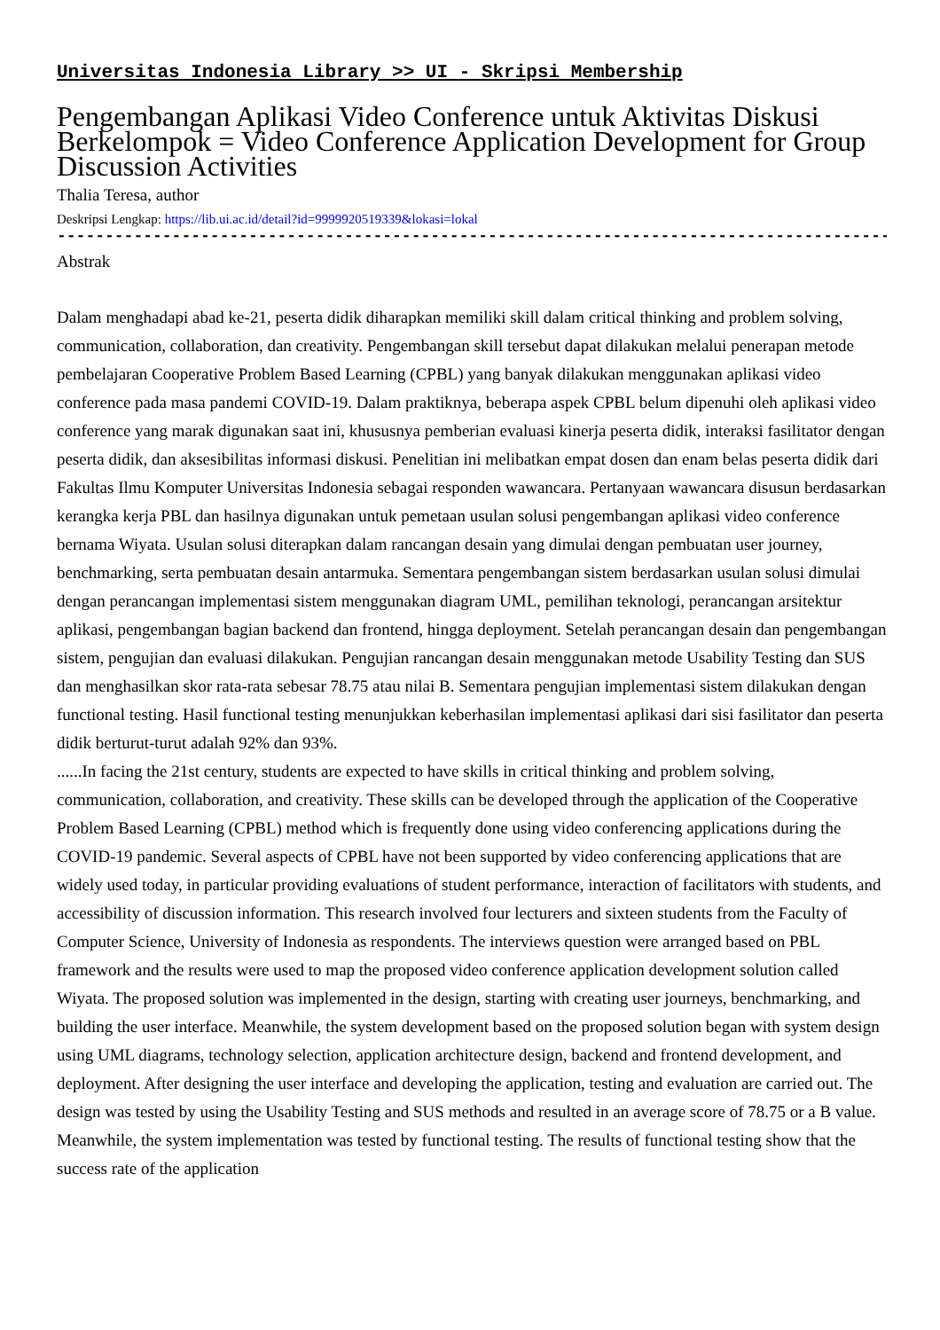Universitas Indonesia Library >> UI - Skripsi Membership
Pengembangan Aplikasi Video Conference untuk Aktivitas Diskusi Berkelompok = Video Conference Application Development for Group Discussion Activities
Thalia Teresa, author
Deskripsi Lengkap: https://lib.ui.ac.id/detail?id=9999920519339&lokasi=lokal
------------------------------------------------------------------------------------------
Abstrak
Dalam menghadapi abad ke-21, peserta didik diharapkan memiliki skill dalam critical thinking and problem solving, communication, collaboration, dan creativity. Pengembangan skill tersebut dapat dilakukan melalui penerapan metode pembelajaran Cooperative Problem Based Learning (CPBL) yang banyak dilakukan menggunakan aplikasi video conference pada masa pandemi COVID-19. Dalam praktiknya, beberapa aspek CPBL belum dipenuhi oleh aplikasi video conference yang marak digunakan saat ini, khususnya pemberian evaluasi kinerja peserta didik, interaksi fasilitator dengan peserta didik, dan aksesibilitas informasi diskusi. Penelitian ini melibatkan empat dosen dan enam belas peserta didik dari Fakultas Ilmu Komputer Universitas Indonesia sebagai responden wawancara. Pertanyaan wawancara disusun berdasarkan kerangka kerja PBL dan hasilnya digunakan untuk pemetaan usulan solusi pengembangan aplikasi video conference bernama Wiyata. Usulan solusi diterapkan dalam rancangan desain yang dimulai dengan pembuatan user journey, benchmarking, serta pembuatan desain antarmuka. Sementara pengembangan sistem berdasarkan usulan solusi dimulai dengan perancangan implementasi sistem menggunakan diagram UML, pemilihan teknologi, perancangan arsitektur aplikasi, pengembangan bagian backend dan frontend, hingga deployment. Setelah perancangan desain dan pengembangan sistem, pengujian dan evaluasi dilakukan. Pengujian rancangan desain menggunakan metode Usability Testing dan SUS dan menghasilkan skor rata-rata sebesar 78.75 atau nilai B. Sementara pengujian implementasi sistem dilakukan dengan functional testing. Hasil functional testing menunjukkan keberhasilan implementasi aplikasi dari sisi fasilitator dan peserta didik berturut-turut adalah 92% dan 93%.
......In facing the 21st century, students are expected to have skills in critical thinking and problem solving, communication, collaboration, and creativity. These skills can be developed through the application of the Cooperative Problem Based Learning (CPBL) method which is frequently done using video conferencing applications during the COVID-19 pandemic. Several aspects of CPBL have not been supported by video conferencing applications that are widely used today, in particular providing evaluations of student performance, interaction of facilitators with students, and accessibility of discussion information. This research involved four lecturers and sixteen students from the Faculty of Computer Science, University of Indonesia as respondents. The interviews question were arranged based on PBL framework and the results were used to map the proposed video conference application development solution called Wiyata. The proposed solution was implemented in the design, starting with creating user journeys, benchmarking, and building the user interface. Meanwhile, the system development based on the proposed solution began with system design using UML diagrams, technology selection, application architecture design, backend and frontend development, and deployment. After designing the user interface and developing the application, testing and evaluation are carried out. The design was tested by using the Usability Testing and SUS methods and resulted in an average score of 78.75 or a B value. Meanwhile, the system implementation was tested by functional testing. The results of functional testing show that the success rate of the application